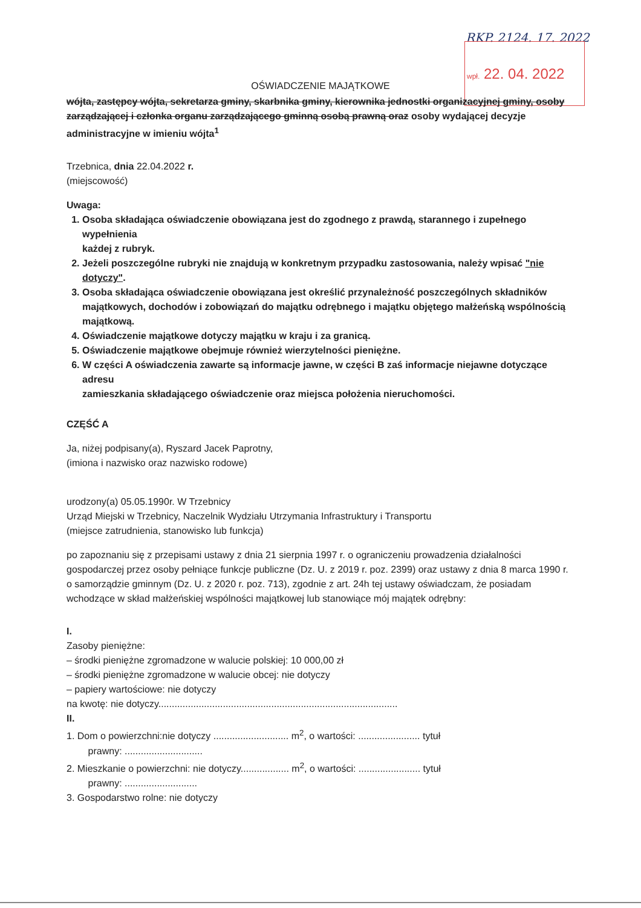RKP. 2124. 17. 2022
wpł. 22. 04. 2022
OŚWIADCZENIE MAJĄTKOWE
wójta, zastępcy wójta, sekretarza gminy, skarbnika gminy, kierownika jednostki organizacyjnej gminy, osoby zarządzającej i członka organu zarządzającego gminną osobą prawną oraz osoby wydającej decyzje administracyjne w imieniu wójta<sup>1</sup>
Trzebnica, dnia 22.04.2022 r.
(miejscowość)
Uwaga:
1. Osoba składająca oświadczenie obowiązana jest do zgodnego z prawdą, starannego i zupełnego wypełnienia
każdej z rubryk.
2. Jeżeli poszczególne rubryki nie znajdują w konkretnym przypadku zastosowania, należy wpisać "nie dotyczy".
3. Osoba składająca oświadczenie obowiązana jest określić przynależność poszczególnych składników majątkowych, dochodów i zobowiązań do majątku odrębnego i majątku objętego małżeńską wspólnością majątkową.
4. Oświadczenie majątkowe dotyczy majątku w kraju i za granicą.
5. Oświadczenie majątkowe obejmuje również wierzytelności pieniężne.
6. W części A oświadczenia zawarte są informacje jawne, w części B zaś informacje niejawne dotyczące adresu
zamieszkania składającego oświadczenie oraz miejsca położenia nieruchomości.
CZĘŚĆ A
Ja, niżej podpisany(a), Ryszard Jacek Paprotny,
(imiona i nazwisko oraz nazwisko rodowe)
urodzony(a) 05.05.1990r. W Trzebnicy
Urząd Miejski w Trzebnicy, Naczelnik Wydziału Utrzymania Infrastruktury i Transportu
(miejsce zatrudnienia, stanowisko lub funkcja)
po zapoznaniu się z przepisami ustawy z dnia 21 sierpnia 1997 r. o ograniczeniu prowadzenia działalności gospodarczej przez osoby pełniące funkcje publiczne (Dz. U. z 2019 r. poz. 2399) oraz ustawy z dnia 8 marca 1990 r. o samorządzie gminnym (Dz. U. z 2020 r. poz. 713), zgodnie z art. 24h tej ustawy oświadczam, że posiadam wchodzące w skład małżeńskiej wspólności majątkowej lub stanowiące mój majątek odrębny:
I.
Zasoby pieniężne:
– środki pieniężne zgromadzone w walucie polskiej: 10 000,00 zł
– środki pieniężne zgromadzone w walucie obcej: nie dotyczy
– papiery wartościowe: nie dotyczy
na kwotę: nie dotyczy.........................................................................................
II.
1. Dom o powierzchni:nie dotyczy ............................ m<sup>2</sup>, o wartości: ....................... tytuł
prawny: .............................
2. Mieszkanie o powierzchni: nie dotyczy.................. m<sup>2</sup>, o wartości: ....................... tytuł
prawny: ...........................
3. Gospodarstwo rolne: nie dotyczy